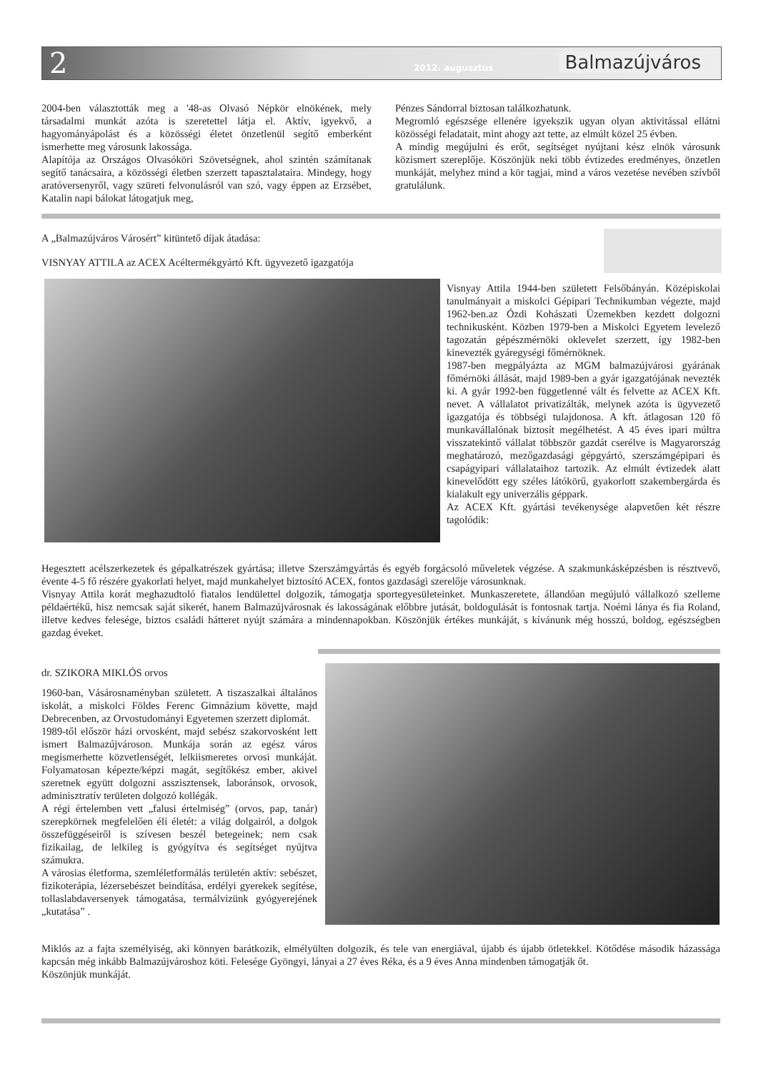2 2012. augusztus Balmazújváros
2004-ben választották meg a '48-as Olvasó Népkör elnökének, mely társadalmi munkát azóta is szeretettel látja el. Aktív, igyekvő, a hagyományápolást és a közösségi életet önzetlenül segítő emberként ismerhette meg városunk lakossága.
Alapítója az Országos Olvasóköri Szövetségnek, ahol szintén számítanak segítő tanácsaira, a közösségi életben szerzett tapasztalataira. Mindegy, hogy aratóversenyről, vagy szüreti felvonulásról van szó, vagy éppen az Erzsébet, Katalin napi bálokat látogatjuk meg,
Pénzes Sándorral biztosan találkozhatunk.
Megromló egészsége ellenére igyekszik ugyan olyan aktivitással ellátni közösségi feladatait, mint ahogy azt tette, az elmúlt közel 25 évben.
A mindig megújulni és erőt, segítséget nyújtani kész elnök városunk közismert szereplője. Köszönjük neki több évtizedes eredményes, önzetlen munkáját, melyhez mind a kör tagjai, mind a város vezetése nevében szívből gratulálunk.
A „Balmazújváros Városért” kitüntető díjak átadása:
VISNYAY ATTILA az ACEX Acéltermékgyártó Kft. ügyvezető igazgatója
Visnyay Attila 1944-ben született Felsőbányán. Középiskolai tanulmányait a miskolci Gépipari Technikumban végezte, majd 1962-ben.az Ózdi Kohászati Üzemekben kezdett dolgozni technikusként. Közben 1979-ben a Miskolci Egyetem levelező tagozatán gépészmérnöki oklevelet szerzett, így 1982-ben kinevezték gyáregységi főmérnöknek.
1987-ben megpályázta az MGM balmazújvárosi gyárának főmérnöki állását, majd 1989-ben a gyár igazgatójának nevezték ki. A gyár 1992-ben függetlenné vált és felvette az ACEX Kft. nevet. A vállalatot privatizálták, melynek azóta is ügyvezető igazgatója és többségi tulajdonosa. A kft. átlagosan 120 fő munkavállalónak biztosít megélhetést. A 45 éves ipari múltra visszatekintő vállalat többször gazdát cserélve is Magyarország meghatározó, mezőgazdasági gépgyártó, szerszámgépipari és csapágyipari vállalataihoz tartozik. Az elmúlt évtizedek alatt kinevelődött egy széles látókörű, gyakorlott szakembergárda és kialakult egy univerzális géppark.
Az ACEX Kft. gyártási tevékenysége alapvetően két részre tagolódik:
Hegesztett acélszerkezetek és gépalkatrészek gyártása; illetve Szerszámgyártás és egyéb forgácsoló műveletek végzése. A szakmunkásképzésben is résztvevő, évente 4-5 fő részére gyakorlati helyet, majd munkahelyet biztosító ACEX, fontos gazdasági szerelője városunknak.
Visnyay Attila korát meghazudtoló fiatalos lendülettel dolgozik, támogatja sportegyesületeinket. Munkaszeretete, állandóan megújuló vállalkozó szelleme példaértékű, hisz nemcsak saját sikerét, hanem Balmazújvárosnak és lakosságának előbbre jutását, boldogulását is fontosnak tartja. Noémi lánya és fia Roland, illetve kedves felesége, biztos családi hátteret nyújt számára a mindennapokban. Köszönjük értékes munkáját, s kívánunk még hosszú, boldog, egészségben gazdag éveket.
dr. SZIKORA MIKLÓS orvos
1960-ban, Vásárosnaményban született. A tiszaszalkai általános iskolát, a miskolci Földes Ferenc Gimnázium követte, majd Debrecenben, az Orvostudományi Egyetemen szerzett diplomát.
1989-től először házi orvosként, majd sebész szakorvosként lett ismert Balmazújvároson. Munkája során az egész város megismerhette közvetlenségét, lelkiismeretes orvosi munkáját. Folyamatosan képezte/képzi magát, segítőkész ember, akivel szeretnek együtt dolgozni asszisztensek, laboránsok, orvosok, adminisztratív területen dolgozó kollégák.
A régi értelemben vett „falusi értelmiség” (orvos, pap, tanár) szerepkörnek megfelelően éli életét: a világ dolgairól, a dolgok összefüggéseiről is szívesen beszél betegeinek; nem csak fizikailag, de lelkileg is gyógyítva és segítséget nyújtva számukra.
A városias életforma, szemléletformálás területén aktív: sebészet, fizikoterápia, lézersebészet beindítása, erdélyi gyerekek segítése, tollaslabdaversenyek támogatása, termálvizünk gyógyerejének „kutatása” .
Miklós az a fajta személyiség, aki könnyen barátkozik, elmélyülten dolgozik, és tele van energiával, újabb és újabb ötletekkel. Kötődése második házassága kapcsán még inkább Balmazújvároshoz köti. Felesége Gyöngyi, lányai a 27 éves Réka, és a 9 éves Anna mindenben támogatják őt.
Köszönjük munkáját.